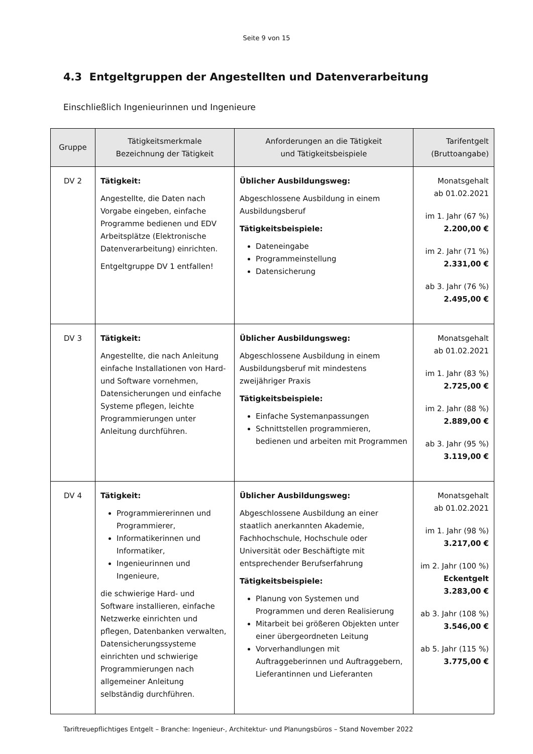Seite 9 von 15
4.3 Entgeltgruppen der Angestellten und Datenverarbeitung
Einschließlich Ingenieurinnen und Ingenieure
| Gruppe | Tätigkeitsmerkmale Bezeichnung der Tätigkeit | Anforderungen an die Tätigkeit und Tätigkeitsbeispiele | Tarifentgelt (Bruttoangabe) |
| --- | --- | --- | --- |
| DV 2 | Tätigkeit: Angestellte, die Daten nach Vorgabe eingeben, einfache Programme bedienen und EDV Arbeitsplätze (Elektronische Datenverarbeitung) einrichten. Entgeltgruppe DV 1 entfallen! | Üblicher Ausbildungsweg: Abgeschlossene Ausbildung in einem Ausbildungsberuf Tätigkeitsbeispiele: Dateneingabe Programmeinstellung Datensicherung | Monatsgehalt ab 01.02.2021 im 1. Jahr (67 %) 2.200,00 € im 2. Jahr (71 %) 2.331,00 € ab 3. Jahr (76 %) 2.495,00 € |
| DV 3 | Tätigkeit: Angestellte, die nach Anleitung einfache Installationen von Hard- und Software vornehmen, Datensicherungen und einfache Systeme pflegen, leichte Programmierungen unter Anleitung durchführen. | Üblicher Ausbildungsweg: Abgeschlossene Ausbildung in einem Ausbildungsberuf mit mindestens zweijähriger Praxis Tätigkeitsbeispiele: Einfache Systemanpassungen Schnittstellen programmieren, bedienen und arbeiten mit Programmen | Monatsgehalt ab 01.02.2021 im 1. Jahr (83 %) 2.725,00 € im 2. Jahr (88 %) 2.889,00 € ab 3. Jahr (95 %) 3.119,00 € |
| DV 4 | Tätigkeit: Programmiererinnen und Programmierer, Informatikerinnen und Informatiker, Ingenieurinnen und Ingenieure, die schwierige Hard- und Software installieren, einfache Netzwerke einrichten und pflegen, Datenbanken verwalten, Datensicherungssysteme einrichten und schwierige Programmierungen nach allgemeiner Anleitung selbständig durchführen. | Üblicher Ausbildungsweg: Abgeschlossene Ausbildung an einer staatlich anerkannten Akademie, Fachhochschule, Hochschule oder Universität oder Beschäftigte mit entsprechender Berufserfahrung Tätigkeitsbeispiele: Planung von Systemen und Programmen und deren Realisierung Mitarbeit bei größeren Objekten unter einer übergeordneten Leitung Vorverhandlungen mit Auftraggeberinnen und Auftraggebern, Lieferantinnen und Lieferanten | Monatsgehalt ab 01.02.2021 im 1. Jahr (98 %) 3.217,00 € im 2. Jahr (100 %) Eckentgelt 3.283,00 € ab 3. Jahr (108 %) 3.546,00 € ab 5. Jahr (115 %) 3.775,00 € |
Tariftreuepflichtiges Entgelt – Branche: Ingenieur-, Architektur- und Planungsbüros – Stand November 2022